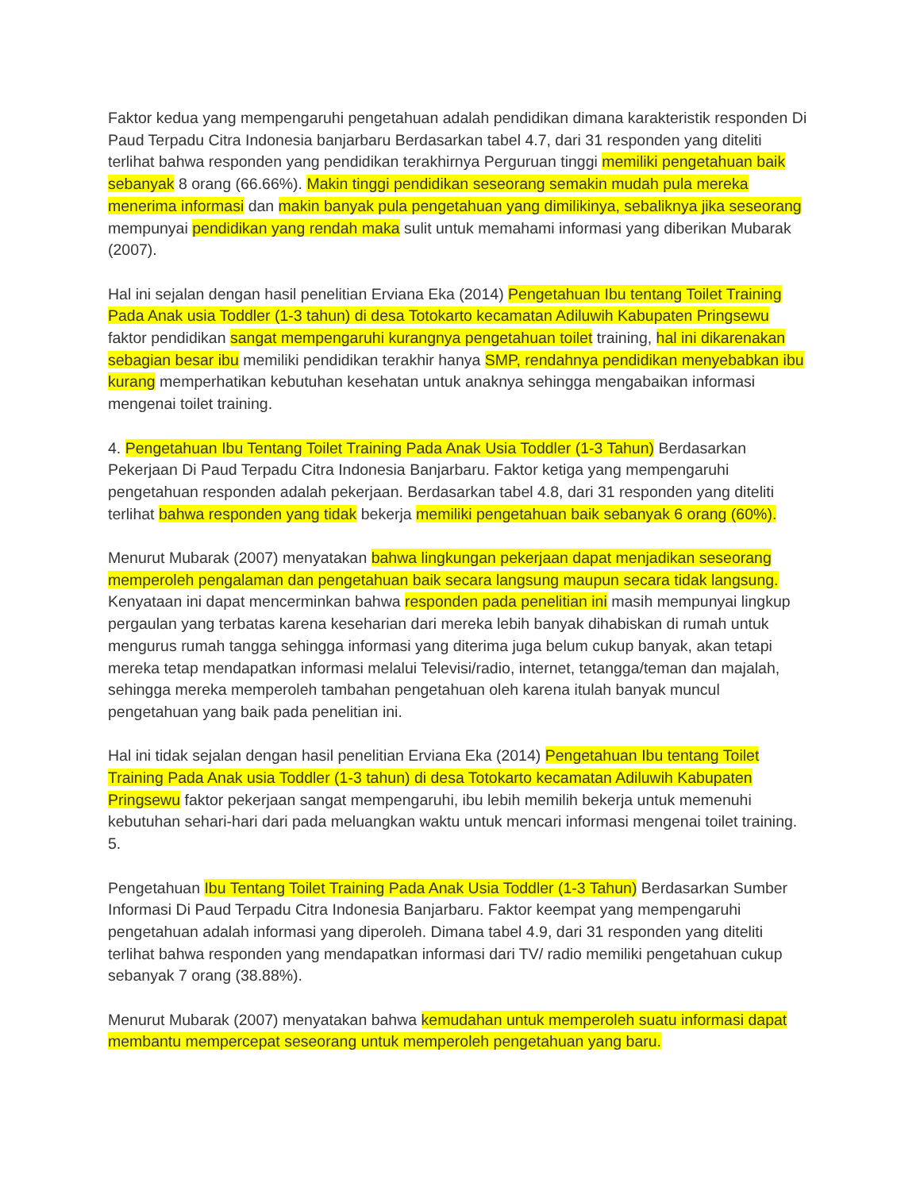Faktor kedua yang mempengaruhi pengetahuan adalah pendidikan dimana karakteristik responden Di Paud Terpadu Citra Indonesia banjarbaru Berdasarkan tabel 4.7, dari 31 responden yang diteliti terlihat bahwa responden yang pendidikan terakhirnya Perguruan tinggi memiliki pengetahuan baik sebanyak 8 orang (66.66%). Makin tinggi pendidikan seseorang semakin mudah pula mereka menerima informasi dan makin banyak pula pengetahuan yang dimilikinya, sebaliknya jika seseorang mempunyai pendidikan yang rendah maka sulit untuk memahami informasi yang diberikan Mubarak (2007).
Hal ini sejalan dengan hasil penelitian Erviana Eka (2014) Pengetahuan Ibu tentang Toilet Training Pada Anak usia Toddler (1-3 tahun) di desa Totokarto kecamatan Adiluwih Kabupaten Pringsewu faktor pendidikan sangat mempengaruhi kurangnya pengetahuan toilet training, hal ini dikarenakan sebagian besar ibu memiliki pendidikan terakhir hanya SMP, rendahnya pendidikan menyebabkan ibu kurang memperhatikan kebutuhan kesehatan untuk anaknya sehingga mengabaikan informasi mengenai toilet training.
4. Pengetahuan Ibu Tentang Toilet Training Pada Anak Usia Toddler (1-3 Tahun) Berdasarkan Pekerjaan Di Paud Terpadu Citra Indonesia Banjarbaru. Faktor ketiga yang mempengaruhi pengetahuan responden adalah pekerjaan. Berdasarkan tabel 4.8, dari 31 responden yang diteliti terlihat bahwa responden yang tidak bekerja memiliki pengetahuan baik sebanyak 6 orang (60%).
Menurut Mubarak (2007) menyatakan bahwa lingkungan pekerjaan dapat menjadikan seseorang memperoleh pengalaman dan pengetahuan baik secara langsung maupun secara tidak langsung. Kenyataan ini dapat mencerminkan bahwa responden pada penelitian ini masih mempunyai lingkup pergaulan yang terbatas karena keseharian dari mereka lebih banyak dihabiskan di rumah untuk mengurus rumah tangga sehingga informasi yang diterima juga belum cukup banyak, akan tetapi mereka tetap mendapatkan informasi melalui Televisi/radio, internet, tetangga/teman dan majalah, sehingga mereka memperoleh tambahan pengetahuan oleh karena itulah banyak muncul pengetahuan yang baik pada penelitian ini.
Hal ini tidak sejalan dengan hasil penelitian Erviana Eka (2014) Pengetahuan Ibu tentang Toilet Training Pada Anak usia Toddler (1-3 tahun) di desa Totokarto kecamatan Adiluwih Kabupaten Pringsewu faktor pekerjaan sangat mempengaruhi, ibu lebih memilih bekerja untuk memenuhi kebutuhan sehari-hari dari pada meluangkan waktu untuk mencari informasi mengenai toilet training. 5.
Pengetahuan Ibu Tentang Toilet Training Pada Anak Usia Toddler (1-3 Tahun) Berdasarkan Sumber Informasi Di Paud Terpadu Citra Indonesia Banjarbaru. Faktor keempat yang mempengaruhi pengetahuan adalah informasi yang diperoleh. Dimana tabel 4.9, dari 31 responden yang diteliti terlihat bahwa responden yang mendapatkan informasi dari TV/ radio memiliki pengetahuan cukup sebanyak 7 orang (38.88%).
Menurut Mubarak (2007) menyatakan bahwa kemudahan untuk memperoleh suatu informasi dapat membantu mempercepat seseorang untuk memperoleh pengetahuan yang baru.